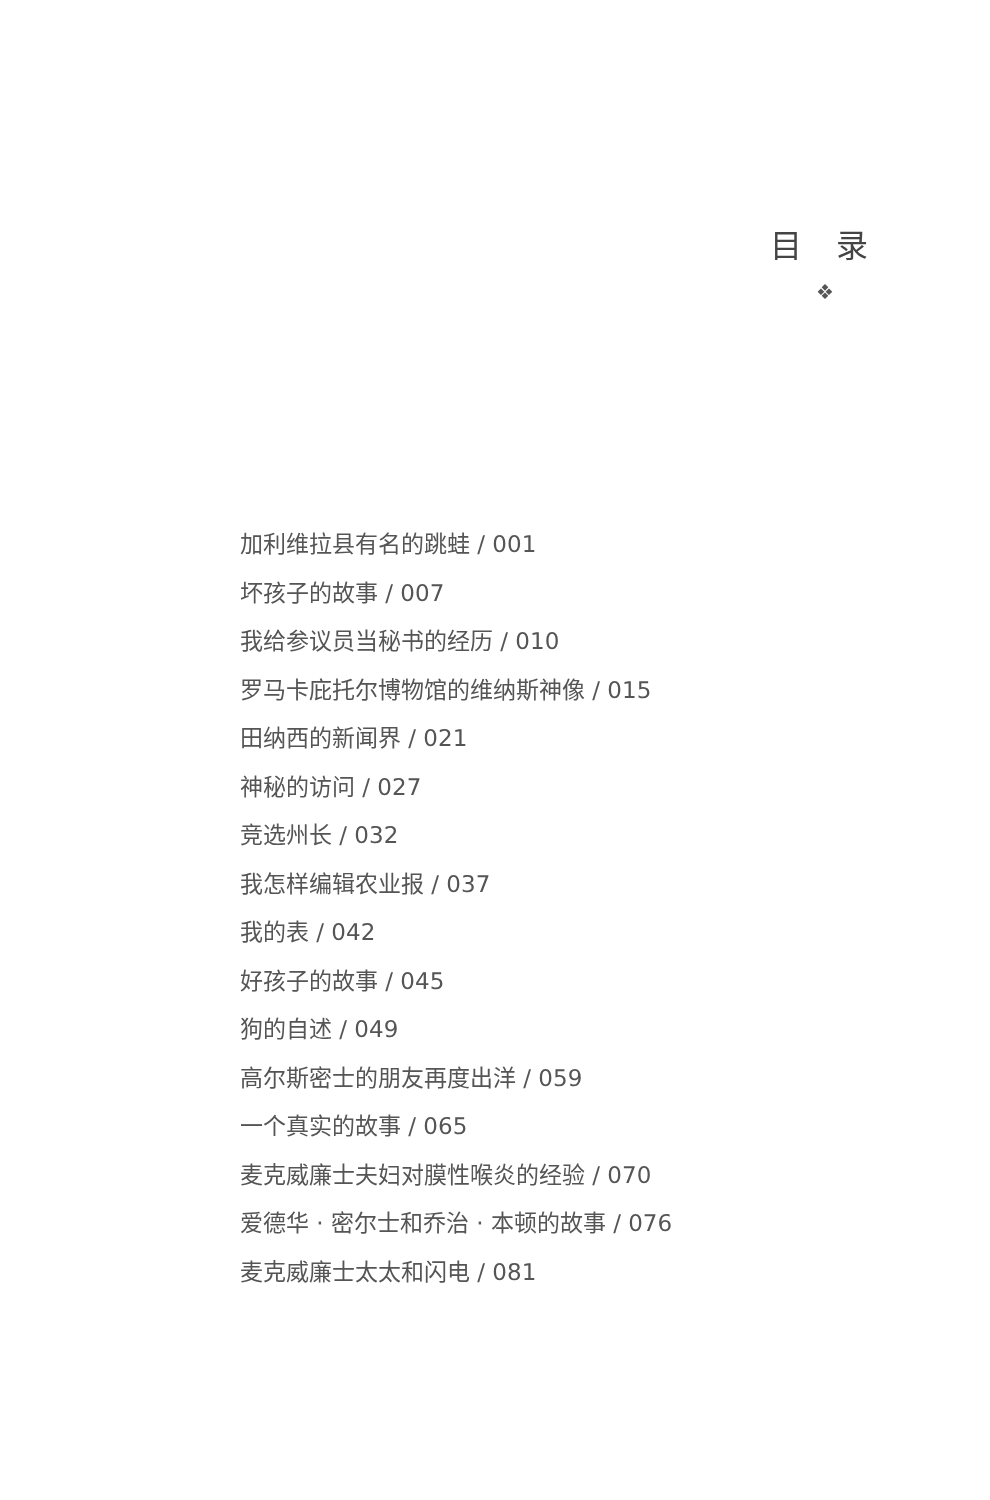目 录
❖
加利维拉县有名的跳蛙 / 001
坏孩子的故事 / 007
我给参议员当秘书的经历 / 010
罗马卡庇托尔博物馆的维纳斯神像 / 015
田纳西的新闻界 / 021
神秘的访问 / 027
竞选州长 / 032
我怎样编辑农业报 / 037
我的表 / 042
好孩子的故事 / 045
狗的自述 / 049
高尔斯密士的朋友再度出洋 / 059
一个真实的故事 / 065
麦克威廉士夫妇对膜性喉炎的经验 / 070
爱德华 · 密尔士和乔治 · 本顿的故事 / 076
麦克威廉士太太和闪电 / 081